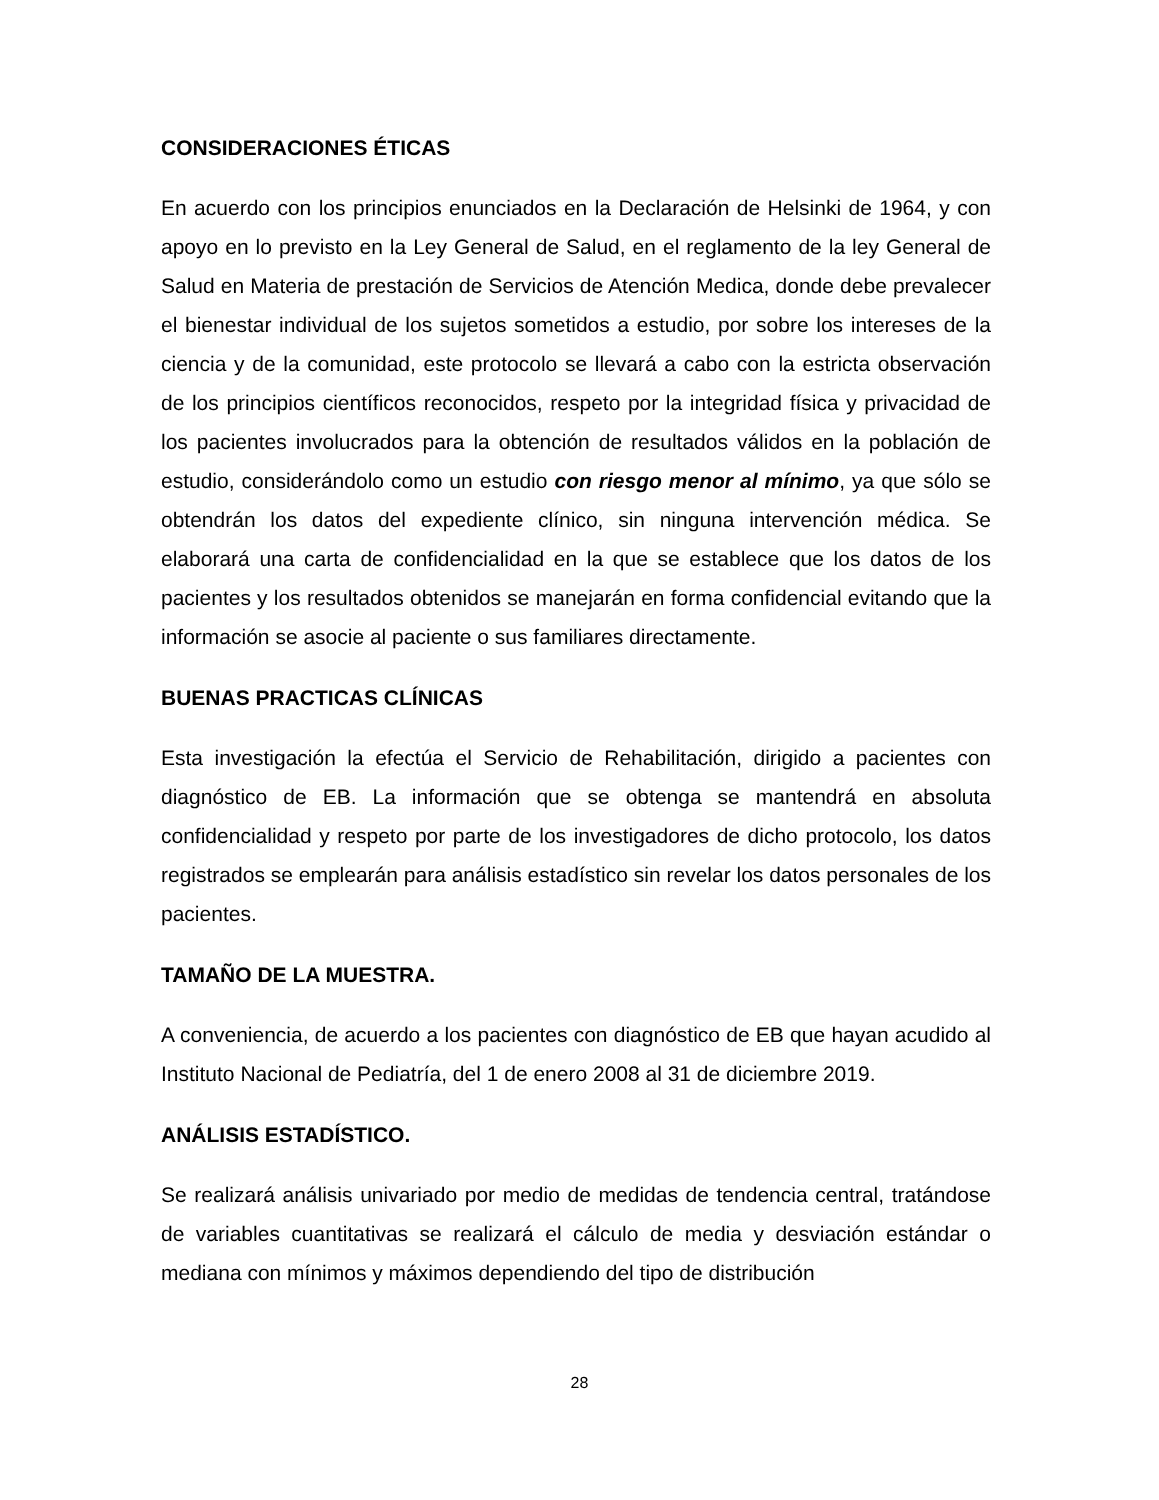CONSIDERACIONES ÉTICAS
En acuerdo con los principios enunciados en la Declaración de Helsinki de 1964, y con apoyo en lo previsto en la Ley General de Salud, en el reglamento de la ley General de Salud en Materia de prestación de Servicios de Atención Medica, donde debe prevalecer el bienestar individual de los sujetos sometidos a estudio, por sobre los intereses de la ciencia y de la comunidad, este protocolo se llevará a cabo con la estricta observación de los principios científicos reconocidos, respeto por la integridad física y privacidad de los pacientes involucrados para la obtención de resultados válidos en la población de estudio, considerándolo como un estudio con riesgo menor al mínimo, ya que sólo se obtendrán los datos del expediente clínico, sin ninguna intervención médica. Se elaborará una carta de confidencialidad en la que se establece que los datos de los pacientes y los resultados obtenidos se manejarán en forma confidencial evitando que la información se asocie al paciente o sus familiares directamente.
BUENAS PRACTICAS CLÍNICAS
Esta investigación la efectúa el Servicio de Rehabilitación, dirigido a pacientes con diagnóstico de EB. La información que se obtenga se mantendrá en absoluta confidencialidad y respeto por parte de los investigadores de dicho protocolo, los datos registrados se emplearán para análisis estadístico sin revelar los datos personales de los pacientes.
TAMAÑO DE LA MUESTRA.
A conveniencia, de acuerdo a los pacientes con diagnóstico de EB que hayan acudido al Instituto Nacional de Pediatría, del 1 de enero 2008 al 31 de diciembre 2019.
ANÁLISIS ESTADÍSTICO.
Se realizará análisis univariado por medio de medidas de tendencia central, tratándose de variables cuantitativas se realizará el cálculo de media y desviación estándar o mediana con mínimos y máximos dependiendo del tipo de distribución
28